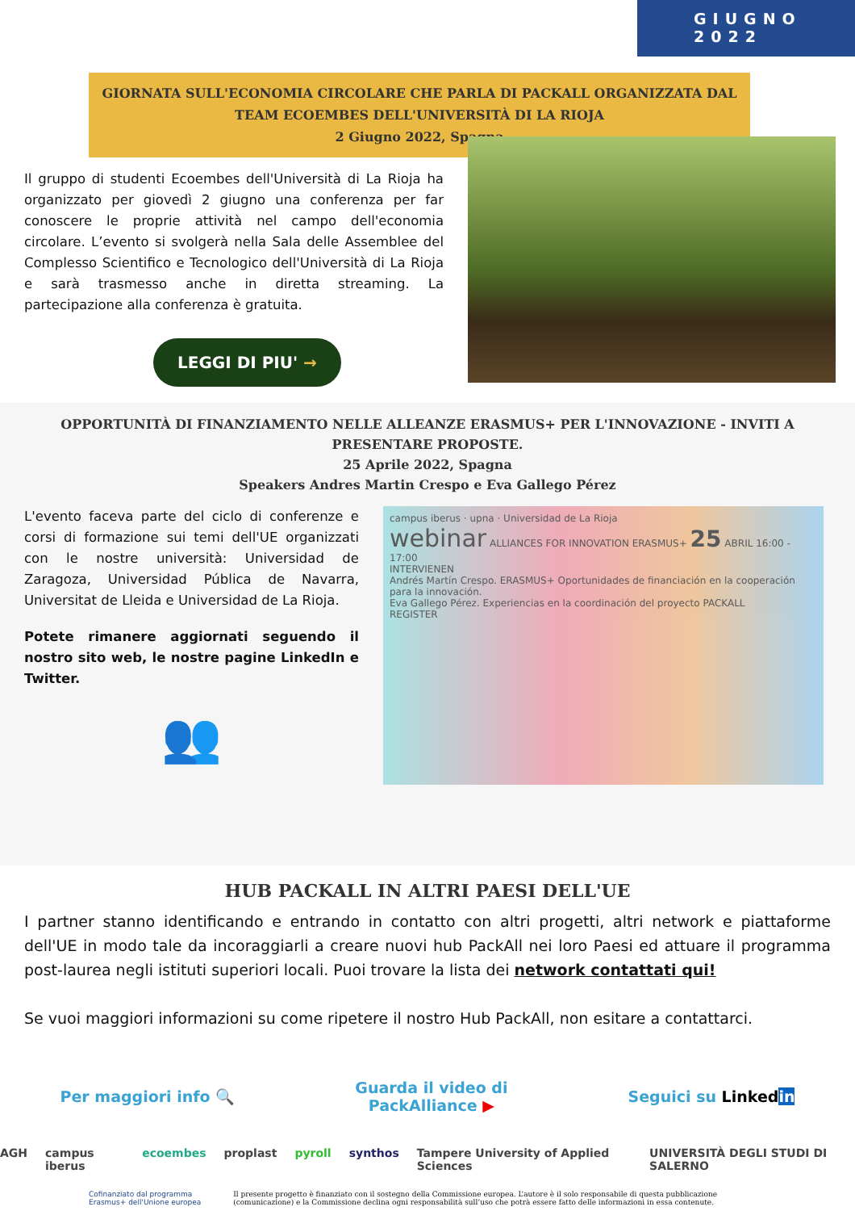GIUGNO 2022
GIORNATA SULL'ECONOMIA CIRCOLARE CHE PARLA DI PACKALL ORGANIZZATA DAL TEAM ECOEMBES DELL'UNIVERSITÀ DI LA RIOJA
2 Giugno 2022, Spagna
Il gruppo di studenti Ecoembes dell'Università di La Rioja ha organizzato per giovedì 2 giugno una conferenza per far conoscere le proprie attività nel campo dell'economia circolare. L’evento si svolgerà nella Sala delle Assemblee del Complesso Scientifico e Tecnologico dell'Università di La Rioja e sarà trasmesso anche in diretta streaming. La partecipazione alla conferenza è gratuita.
LEGGI DI PIU' →
OPPORTUNITÀ DI FINANZIAMENTO NELLE ALLEANZE ERASMUS+ PER L'INNOVAZIONE - INVITI A PRESENTARE PROPOSTE.
25 Aprile 2022, Spagna
Speakers Andres Martin Crespo e Eva Gallego Pérez
L'evento faceva parte del ciclo di conferenze e corsi di formazione sui temi dell'UE organizzati con le nostre università: Universidad de Zaragoza, Universidad Pública de Navarra, Universitat de Lleida e Universidad de La Rioja.
Potete rimanere aggiornati seguendo il nostro sito web, le nostre pagine LinkedIn e Twitter.
👥
campus iberus · upna · Universidad de La Rioja
webinar ALLIANCES FOR INNOVATION ERASMUS+ 25 ABRIL 16:00 - 17:00
INTERVIENEN
Andrés Martín Crespo. ERASMUS+ Oportunidades de financiación en la cooperación para la innovación.
Eva Gallego Pérez. Experiencias en la coordinación del proyecto PACKALL
REGISTER
HUB PACKALL IN ALTRI PAESI DELL'UE
I partner stanno identificando e entrando in contatto con altri progetti, altri network e piattaforme dell'UE in modo tale da incoraggiarli a creare nuovi hub PackAll nei loro Paesi ed attuare il programma post-laurea negli istituti superiori locali. Puoi trovare la lista dei network contattati qui!
Se vuoi maggiori informazioni su come ripetere il nostro Hub PackAll, non esitare a contattarci.
Per maggiori info 🔍 Guarda il video di
PackAlliance ▶ Seguici su Linkedin
AGH campus iberus ecoembes proplast pyroll synthos Tampere University of Applied Sciences UNIVERSITÀ DEGLI STUDI DI SALERNO
Cofinanziato dal programma Erasmus+ dell'Unione europea
Il presente progetto è finanziato con il sostegno della Commissione europea. L’autore è il solo responsabile di questa pubblicazione (comunicazione) e la Commissione declina ogni responsabilità sull’uso che potrà essere fatto delle informazioni in essa contenute.